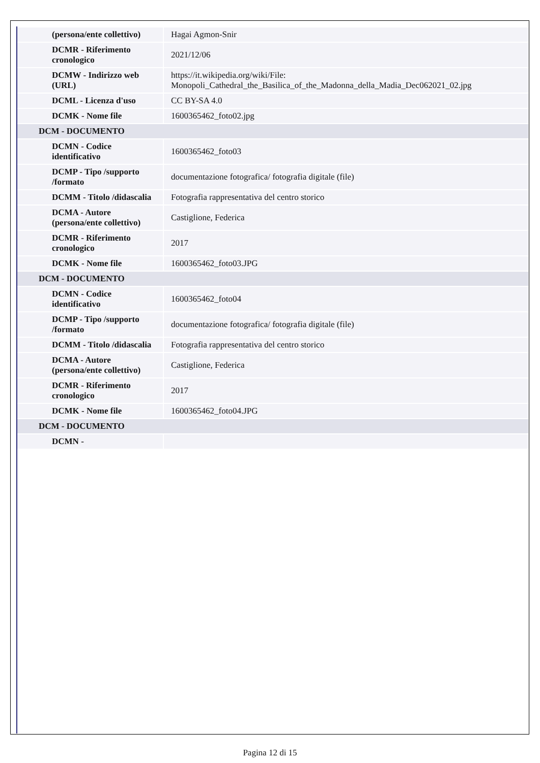| (persona/ente collettivo) | Hagai Agmon-Snir |
| DCMR - Riferimento cronologico | 2021/12/06 |
| DCMW - Indirizzo web (URL) | https://it.wikipedia.org/wiki/File: Monopoli_Cathedral_the_Basilica_of_the_Madonna_della_Madia_Dec062021_02.jpg |
| DCML - Licenza d'uso | CC BY-SA 4.0 |
| DCMK - Nome file | 1600365462_foto02.jpg |
| DCM - DOCUMENTO | |
| DCMN - Codice identificativo | 1600365462_foto03 |
| DCMP - Tipo /supporto /formato | documentazione fotografica/ fotografia digitale (file) |
| DCMM - Titolo /didascalia | Fotografia rappresentativa del centro storico |
| DCMA - Autore (persona/ente collettivo) | Castiglione, Federica |
| DCMR - Riferimento cronologico | 2017 |
| DCMK - Nome file | 1600365462_foto03.JPG |
| DCM - DOCUMENTO | |
| DCMN - Codice identificativo | 1600365462_foto04 |
| DCMP - Tipo /supporto /formato | documentazione fotografica/ fotografia digitale (file) |
| DCMM - Titolo /didascalia | Fotografia rappresentativa del centro storico |
| DCMA - Autore (persona/ente collettivo) | Castiglione, Federica |
| DCMR - Riferimento cronologico | 2017 |
| DCMK - Nome file | 1600365462_foto04.JPG |
| DCM - DOCUMENTO | |
| DCMN - | |
Pagina 12 di 15